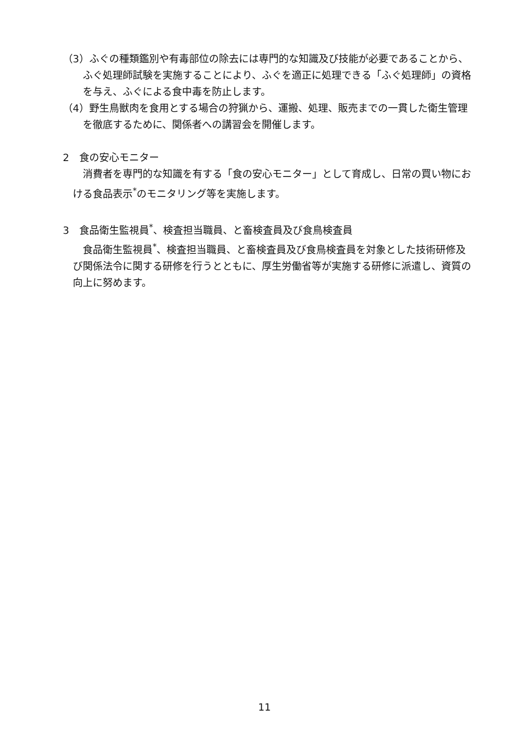（3）ふぐの種類鑑別や有毒部位の除去には専門的な知識及び技能が必要であることから、ふぐ処理師試験を実施することにより、ふぐを適正に処理できる「ふぐ処理師」の資格を与え、ふぐによる食中毒を防止します。
（4）野生鳥獣肉を食用とする場合の狩猟から、運搬、処理、販売までの一貫した衛生管理を徹底するために、関係者への講習会を開催します。
2　食の安心モニター
消費者を専門的な知識を有する「食の安心モニター」として育成し、日常の買い物における食品表示<sup>*</sup>のモニタリング等を実施します。
3　食品衛生監視員<sup>*</sup>、検査担当職員、と畜検査員及び食鳥検査員
食品衛生監視員<sup>*</sup>、検査担当職員、と畜検査員及び食鳥検査員を対象とした技術研修及び関係法令に関する研修を行うとともに、厚生労働省等が実施する研修に派遣し、資質の向上に努めます。
11